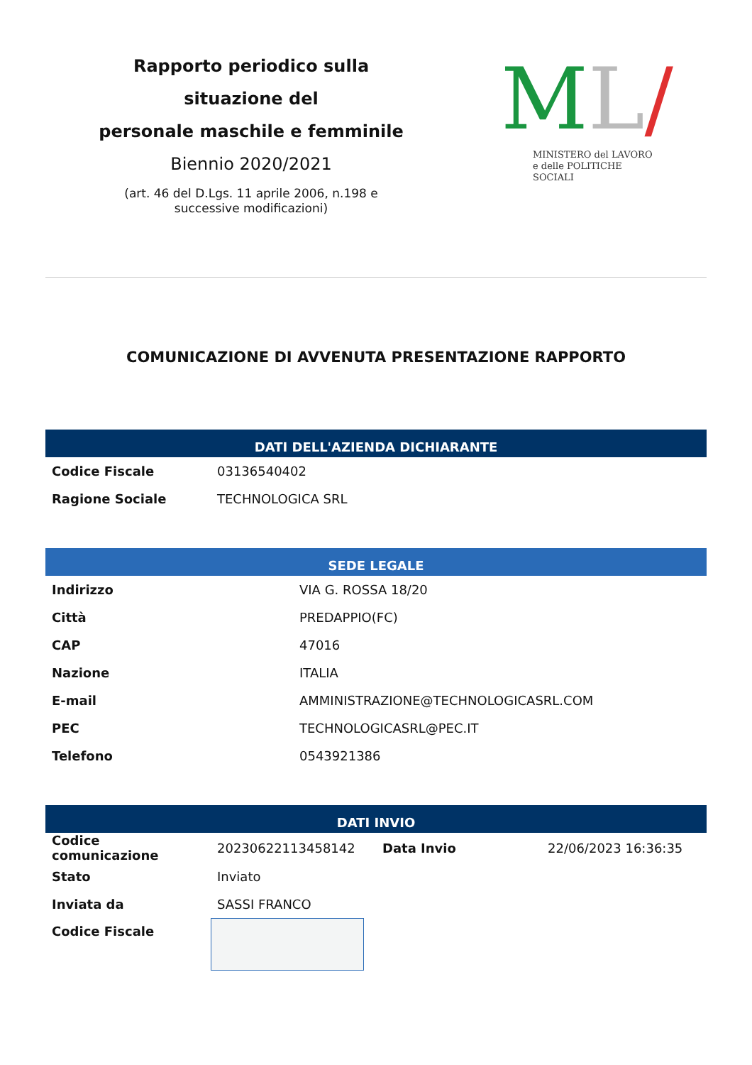Rapporto periodico sulla situazione del
personale maschile e femminile
Biennio 2020/2021
(art. 46 del D.Lgs. 11 aprile 2006, n.198 e successive modificazioni)
ML/
MINISTERO del LAVORO
e delle POLITICHE SOCIALI
COMUNICAZIONE DI AVVENUTA PRESENTAZIONE RAPPORTO
DATI DELL'AZIENDA DICHIARANTE
| Codice Fiscale | 03136540402 |
| Ragione Sociale | TECHNOLOGICA SRL |
SEDE LEGALE
| Indirizzo | VIA G. ROSSA 18/20 |
| Città | PREDAPPIO(FC) |
| CAP | 47016 |
| Nazione | ITALIA |
| E-mail | AMMINISTRAZIONE@TECHNOLOGICASRL.COM |
| PEC | TECHNOLOGICASRL@PEC.IT |
| Telefono | 0543921386 |
DATI INVIO
| Codice comunicazione | 20230622113458142 | Data Invio | 22/06/2023 16:36:35 |
| Stato | Inviato | | |
| Inviata da | SASSI FRANCO | | |
| Codice Fiscale | | | |